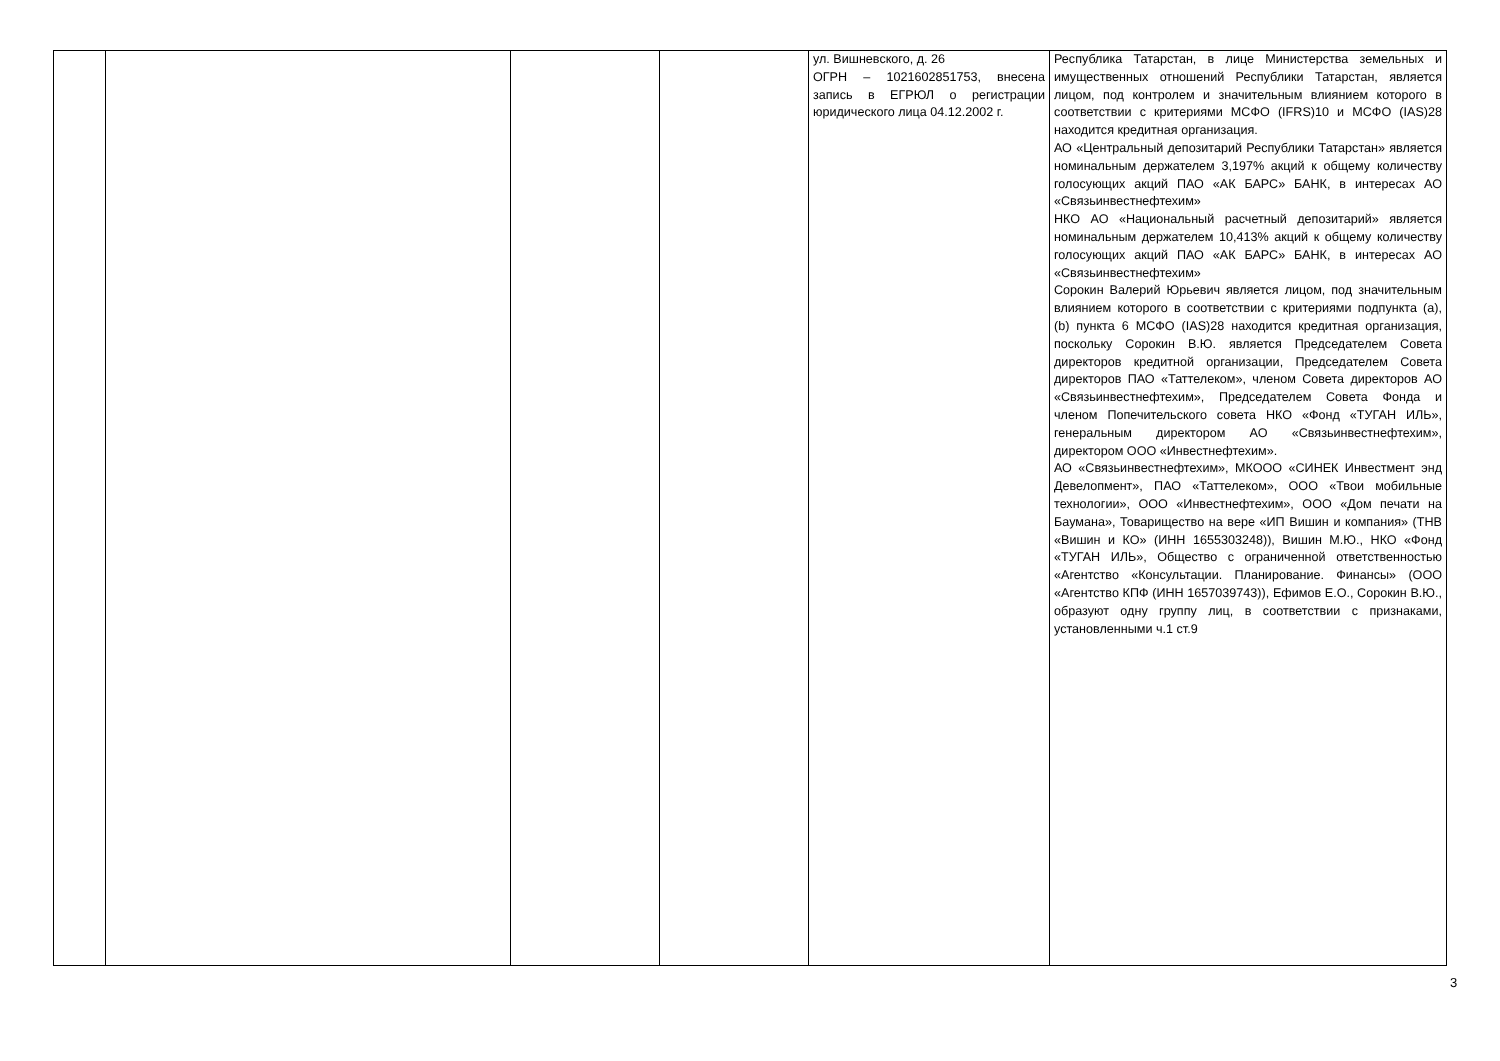| | | | | ул. Вишневского, д. 26 ОГРН – 1021602851753, внесена запись в ЕГРЮЛ о регистрации юридического лица 04.12.2002 г. | Республика Татарстан, в лице Министерства земельных и имущественных отношений Республики Татарстан, является лицом, под контролем и значительным влиянием которого в соответствии с критериями МСФО (IFRS)10 и МСФО (IAS)28 находится кредитная организация. АО «Центральный депозитарий Республики Татарстан» является номинальным держателем 3,197% акций к общему количеству голосующих акций ПАО «АК БАРС» БАНК, в интересах АО «Связьинвестнефтехим» НКО АО «Национальный расчетный депозитарий» является номинальным держателем 10,413% акций к общему количеству голосующих акций ПАО «АК БАРС» БАНК, в интересах АО «Связьинвестнефтехим» Сорокин Валерий Юрьевич является лицом, под значительным влиянием которого в соответствии с критериями подпункта (a), (b) пункта 6 МСФО (IAS)28 находится кредитная организация, поскольку Сорокин В.Ю. является Председателем Совета директоров кредитной организации, Председателем Совета директоров ПАО «Таттелеком», членом Совета директоров АО «Связьинвестнефтехим», Председателем Совета Фонда и членом Попечительского совета НКО «Фонд «ТУГАН ИЛЬ», генеральным директором АО «Связьинвестнефтехим», директором ООО «Инвестнефтехим». АО «Связьинвестнефтехим», МКООО «СИНЕК Инвестмент энд Девелопмент», ПАО «Таттелеком», ООО «Твои мобильные технологии», ООО «Инвестнефтехим», ООО «Дом печати на Баумана», Товарищество на вере «ИП Вишин и компания» (ТНВ «Вишин и КО» (ИНН 1655303248)), Вишин М.Ю., НКО «Фонд «ТУГАН ИЛЬ», Общество с ограниченной ответственностью «Агентство «Консультации. Планирование. Финансы» (ООО «Агентство КПФ (ИНН 1657039743)), Ефимов Е.О., Сорокин В.Ю., образуют одну группу лиц, в соответствии с признаками, установленными ч.1 ст.9 |
3